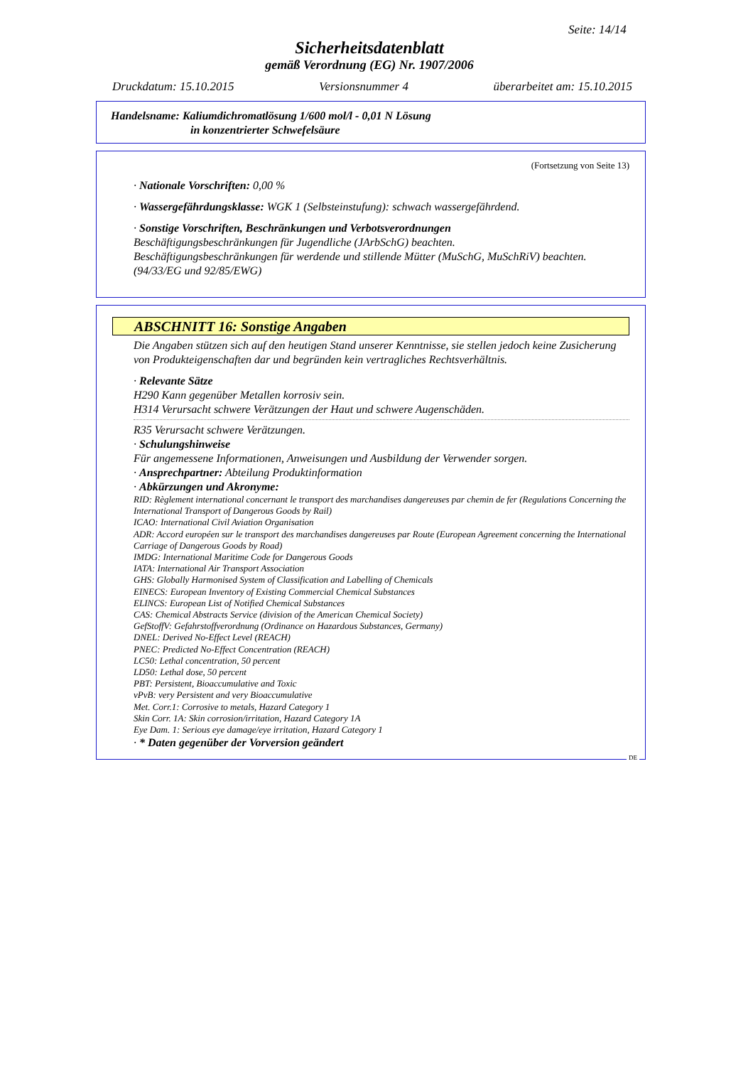Seite: 14/14
Sicherheitsdatenblatt
gemäß Verordnung (EG) Nr. 1907/2006
Druckdatum: 15.10.2015 Versionsnummer 4 überarbeitet am: 15.10.2015
Handelsname: Kaliumdichromatlösung 1/600 mol/l - 0,01 N Lösung
in konzentrierter Schwefelsäure
(Fortsetzung von Seite 13)
· Nationale Vorschriften: 0,00 %
· Wassergefährdungsklasse: WGK 1 (Selbsteinstufung): schwach wassergefährdend.
· Sonstige Vorschriften, Beschränkungen und Verbotsverordnungen
Beschäftigungsbeschränkungen für Jugendliche (JArbSchG) beachten.
Beschäftigungsbeschränkungen für werdende und stillende Mütter (MuSchG, MuSchRiV) beachten.
(94/33/EG und 92/85/EWG)
ABSCHNITT 16: Sonstige Angaben
Die Angaben stützen sich auf den heutigen Stand unserer Kenntnisse, sie stellen jedoch keine Zusicherung von Produkteigenschaften dar und begründen kein vertragliches Rechtsverhältnis.
· Relevante Sätze
H290 Kann gegenüber Metallen korrosiv sein.
H314 Verursacht schwere Verätzungen der Haut und schwere Augenschäden.
R35 Verursacht schwere Verätzungen.
· Schulungshinweise
Für angemessene Informationen, Anweisungen und Ausbildung der Verwender sorgen.
· Ansprechpartner: Abteilung Produktinformation
· Abkürzungen und Akronyme:
RID: Règlement international concernant le transport des marchandises dangereuses par chemin de fer (Regulations Concerning the International Transport of Dangerous Goods by Rail)
ICAO: International Civil Aviation Organisation
ADR: Accord européen sur le transport des marchandises dangereuses par Route (European Agreement concerning the International Carriage of Dangerous Goods by Road)
IMDG: International Maritime Code for Dangerous Goods
IATA: International Air Transport Association
GHS: Globally Harmonised System of Classification and Labelling of Chemicals
EINECS: European Inventory of Existing Commercial Chemical Substances
ELINCS: European List of Notified Chemical Substances
CAS: Chemical Abstracts Service (division of the American Chemical Society)
GefStoffV: Gefahrstoffverordnung (Ordinance on Hazardous Substances, Germany)
DNEL: Derived No-Effect Level (REACH)
PNEC: Predicted No-Effect Concentration (REACH)
LC50: Lethal concentration, 50 percent
LD50: Lethal dose, 50 percent
PBT: Persistent, Bioaccumulative and Toxic
vPvB: very Persistent and very Bioaccumulative
Met. Corr.1: Corrosive to metals, Hazard Category 1
Skin Corr. 1A: Skin corrosion/irritation, Hazard Category 1A
Eye Dam. 1: Serious eye damage/eye irritation, Hazard Category 1
· * Daten gegenüber der Vorversion geändert
DE